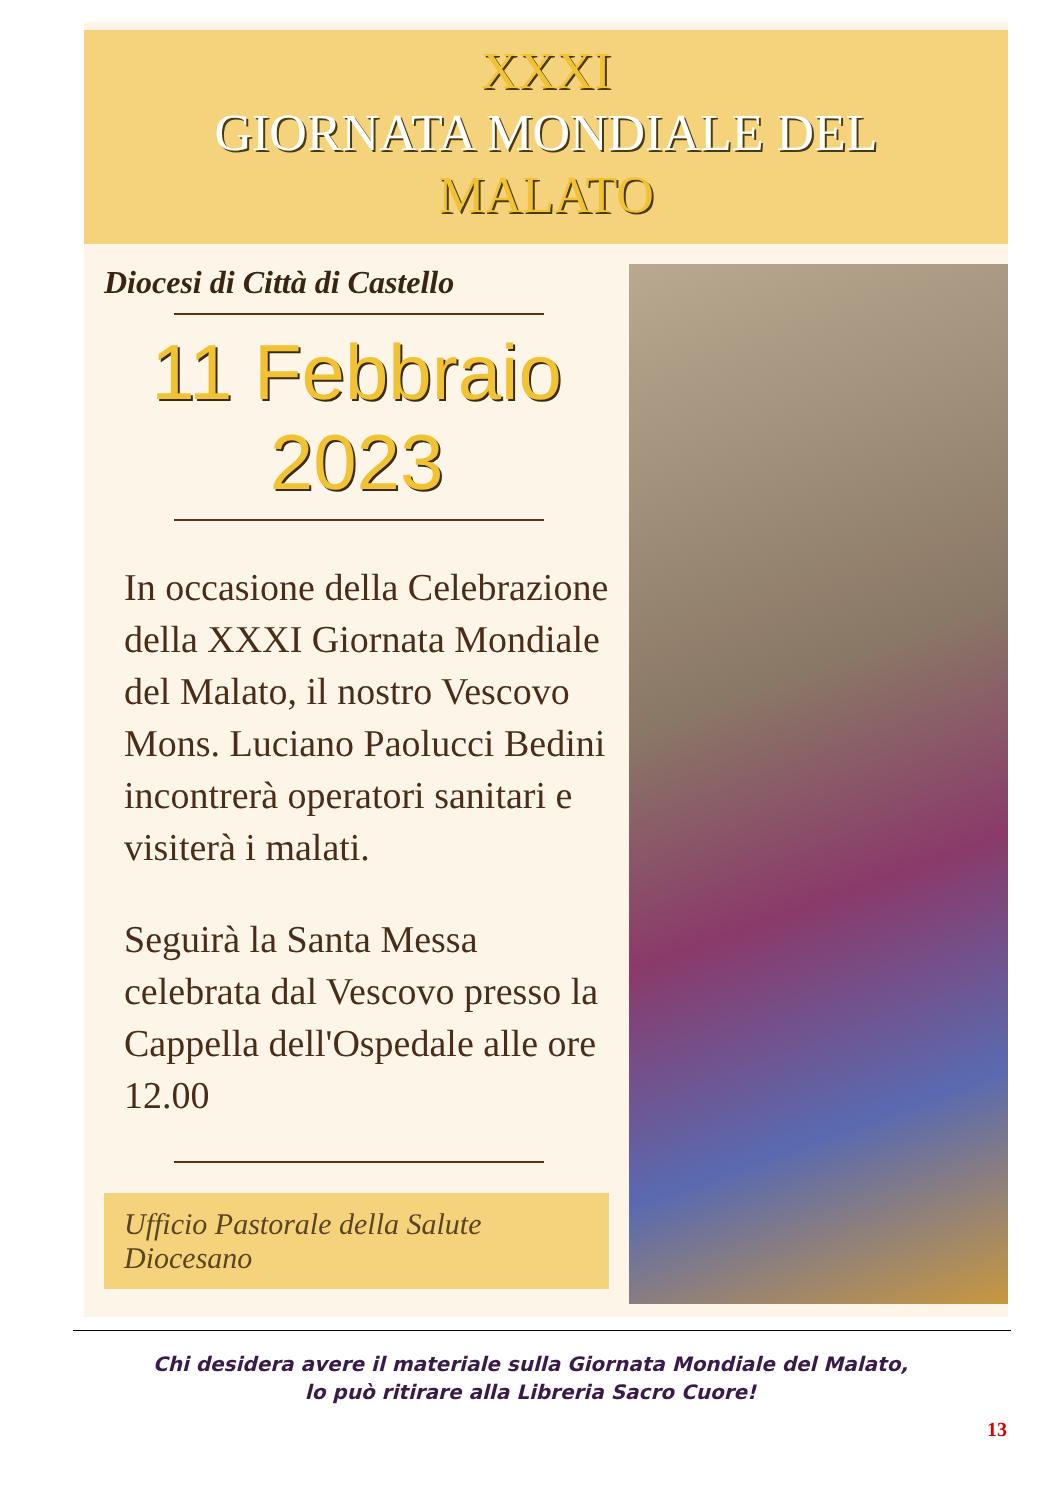XXXI
GIORNATA MONDIALE DEL
MALATO
Diocesi di Città di Castello
11 Febbraio
2023
In occasione della Celebrazione della XXXI Giornata Mondiale del Malato, il nostro Vescovo Mons. Luciano Paolucci Bedini incontrerà operatori sanitari e visiterà i malati.
Seguirà la Santa Messa celebrata dal Vescovo presso la Cappella dell'Ospedale alle ore 12.00
Ufficio Pastorale della Salute Diocesano
Chi desidera avere il materiale sulla Giornata Mondiale del Malato,
lo può ritirare alla Libreria Sacro Cuore!
13